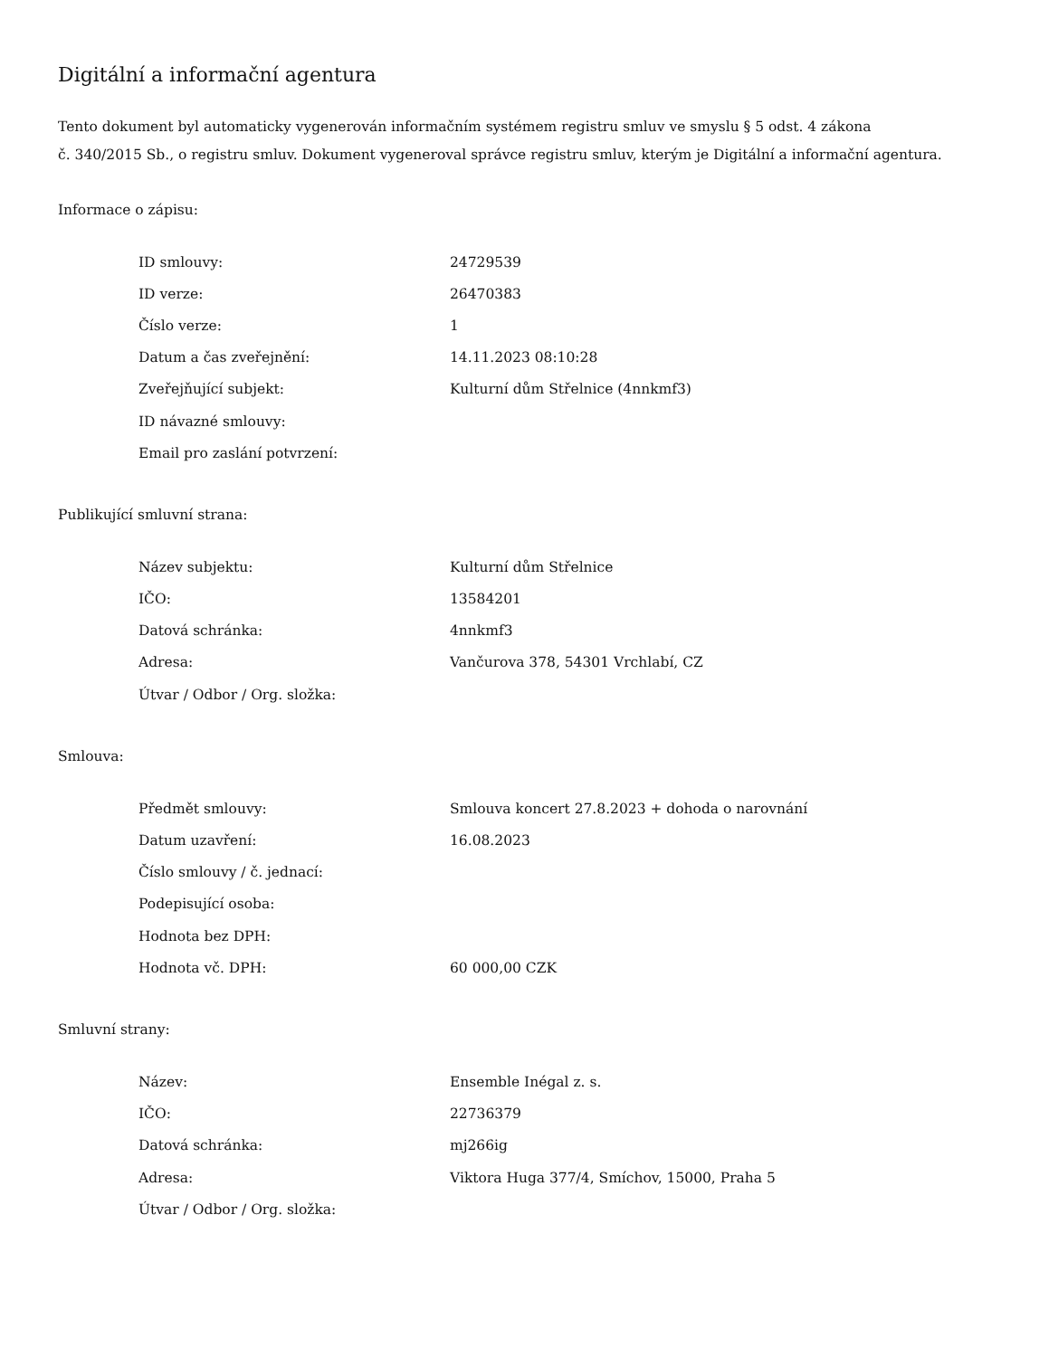Digitální a informační agentura
Tento dokument byl automaticky vygenerován informačním systémem registru smluv ve smyslu § 5 odst. 4 zákona
č. 340/2015 Sb., o registru smluv. Dokument vygeneroval správce registru smluv, kterým je Digitální a informační agentura.
Informace o zápisu:
| ID smlouvy: | 24729539 |
| ID verze: | 26470383 |
| Číslo verze: | 1 |
| Datum a čas zveřejnění: | 14.11.2023 08:10:28 |
| Zveřejňující subjekt: | Kulturní dům Střelnice (4nnkmf3) |
| ID návazné smlouvy: | |
| Email pro zaslání potvrzení: | |
Publikující smluvní strana:
| Název subjektu: | Kulturní dům Střelnice |
| IČO: | 13584201 |
| Datová schránka: | 4nnkmf3 |
| Adresa: | Vančurova 378, 54301 Vrchlabí, CZ |
| Útvar / Odbor / Org. složka: | |
Smlouva:
| Předmět smlouvy: | Smlouva koncert 27.8.2023 + dohoda o narovnání |
| Datum uzavření: | 16.08.2023 |
| Číslo smlouvy / č. jednací: | |
| Podepisující osoba: | |
| Hodnota bez DPH: | |
| Hodnota vč. DPH: | 60 000,00 CZK |
Smluvní strany:
| Název: | Ensemble Inégal z. s. |
| IČO: | 22736379 |
| Datová schránka: | mj266ig |
| Adresa: | Viktora Huga 377/4, Smíchov, 15000, Praha 5 |
| Útvar / Odbor / Org. složka: | |